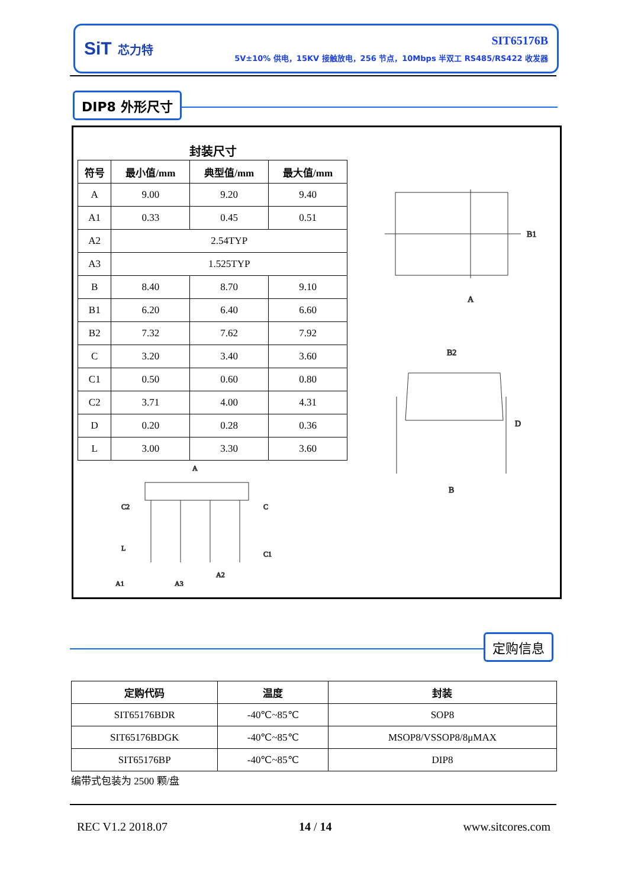SiT 芯力特
SIT65176B
5V±10% 供电，15KV 接触放电，256 节点，10Mbps 半双工 RS485/RS422 收发器
DIP8 外形尺寸
封装尺寸
| 符号 | 最小值/mm | 典型值/mm | 最大值/mm |
| --- | --- | --- | --- |
| A | 9.00 | 9.20 | 9.40 |
| A1 | 0.33 | 0.45 | 0.51 |
| A2 | 2.54TYP | | |
| A3 | 1.525TYP | | |
| B | 8.40 | 8.70 | 9.10 |
| B1 | 6.20 | 6.40 | 6.60 |
| B2 | 7.32 | 7.62 | 7.92 |
| C | 3.20 | 3.40 | 3.60 |
| C1 | 0.50 | 0.60 | 0.80 |
| C2 | 3.71 | 4.00 | 4.31 |
| D | 0.20 | 0.28 | 0.36 |
| L | 3.00 | 3.30 | 3.60 |
A
B1
B2
B
D
A
C2
C
L
C1
A1
A3
A2
定购信息
| 定购代码 | 温度 | 封装 |
| --- | --- | --- |
| SIT65176BDR | -40℃~85℃ | SOP8 |
| SIT65176BDGK | -40℃~85℃ | MSOP8/VSSOP8/8μMAX |
| SIT65176BP | -40℃~85℃ | DIP8 |
编带式包装为 2500 颗/盘
REC V1.2 2018.07 14 / 14 www.sitcores.com